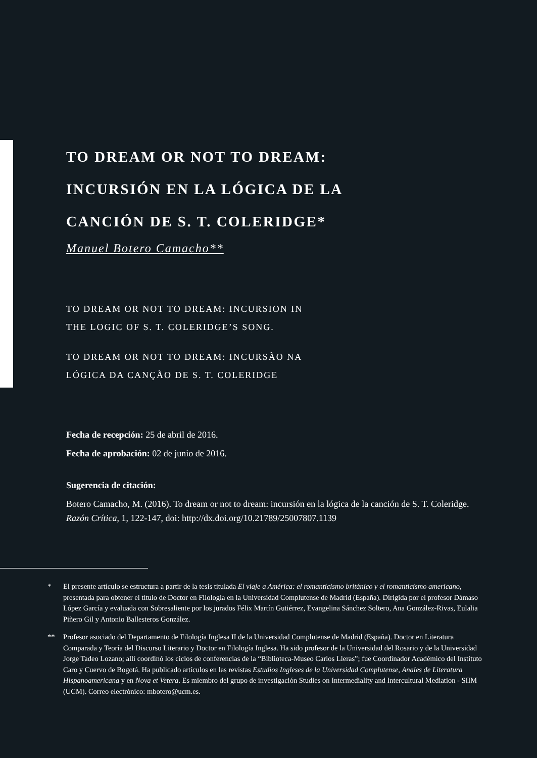TO DREAM OR NOT TO DREAM:
INCURSIÓN EN LA LÓGICA DE LA
CANCIÓN DE S. T. COLERIDGE*
Manuel Botero Camacho**
TO DREAM OR NOT TO DREAM: INCURSION IN
THE LOGIC OF S. T. COLERIDGE’S SONG.
TO DREAM OR NOT TO DREAM: INCURSÃO NA
LÓGICA DA CANÇÃO DE S. T. COLERIDGE
Fecha de recepción: 25 de abril de 2016.
Fecha de aprobación: 02 de junio de 2016.
Sugerencia de citación:
Botero Camacho, M. (2016). To dream or not to dream: incursión en la lógica de la canción de S. T. Coleridge. Razón Crítica, 1, 122-147, doi: http://dx.doi.org/10.21789/25007807.1139
* El presente artículo se estructura a partir de la tesis titulada El viaje a América: el romanticismo británico y el romanticismo americano, presentada para obtener el título de Doctor en Filología en la Universidad Complutense de Madrid (España). Dirigida por el profesor Dámaso López García y evaluada con Sobresaliente por los jurados Félix Martín Gutiérrez, Evangelina Sánchez Soltero, Ana González-Rivas, Eulalia Piñero Gil y Antonio Ballesteros González.
** Profesor asociado del Departamento de Filología Inglesa II de la Universidad Complutense de Madrid (España). Doctor en Literatura Comparada y Teoría del Discurso Literario y Doctor en Filología Inglesa. Ha sido profesor de la Universidad del Rosario y de la Universidad Jorge Tadeo Lozano; allí coordinó los ciclos de conferencias de la “Biblioteca-Museo Carlos Lleras”; fue Coordinador Académico del Instituto Caro y Cuervo de Bogotá. Ha publicado artículos en las revistas Estudios Ingleses de la Universidad Complutense, Anales de Literatura Hispanoamericana y en Nova et Vetera. Es miembro del grupo de investigación Studies on Intermediality and Intercultural Mediation - SIIM (UCM). Correo electrónico: mbotero@ucm.es.